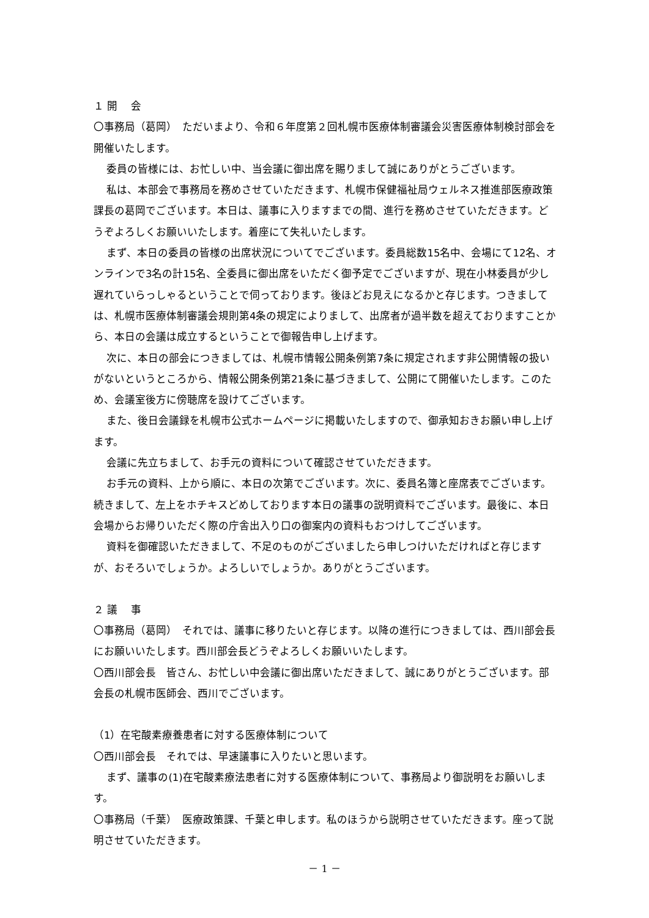１ 開　 会
〇事務局（葛岡）　ただいまより、令和６年度第２回札幌市医療体制審議会災害医療体制検討部会を開催いたします。
委員の皆様には、お忙しい中、当会議に御出席を賜りまして誠にありがとうございます。
私は、本部会で事務局を務めさせていただきます、札幌市保健福祉局ウェルネス推進部医療政策課長の葛岡でございます。本日は、議事に入りますまでの間、進行を務めさせていただきます。どうぞよろしくお願いいたします。着座にて失礼いたします。
まず、本日の委員の皆様の出席状況についてでございます。委員総数15名中、会場にて12名、オンラインで3名の計15名、全委員に御出席をいただく御予定でございますが、現在小林委員が少し遅れていらっしゃるということで伺っております。後ほどお見えになるかと存じます。つきましては、札幌市医療体制審議会規則第4条の規定によりまして、出席者が過半数を超えておりますことから、本日の会議は成立するということで御報告申し上げます。
次に、本日の部会につきましては、札幌市情報公開条例第7条に規定されます非公開情報の扱いがないというところから、情報公開条例第21条に基づきまして、公開にて開催いたします。このため、会議室後方に傍聴席を設けてございます。
また、後日会議録を札幌市公式ホームページに掲載いたしますので、御承知おきお願い申し上げます。
会議に先立ちまして、お手元の資料について確認させていただきます。
お手元の資料、上から順に、本日の次第でございます。次に、委員名簿と座席表でございます。続きまして、左上をホチキスどめしております本日の議事の説明資料でございます。最後に、本日会場からお帰りいただく際の庁舎出入り口の御案内の資料もおつけしてございます。
資料を御確認いただきまして、不足のものがございましたら申しつけいただければと存じますが、おそろいでしょうか。よろしいでしょうか。ありがとうございます。
２ 議　 事
〇事務局（葛岡）　それでは、議事に移りたいと存じます。以降の進行につきましては、西川部会長にお願いいたします。西川部会長どうぞよろしくお願いいたします。
〇西川部会長　皆さん、お忙しい中会議に御出席いただきまして、誠にありがとうございます。部会長の札幌市医師会、西川でございます。
（1）在宅酸素療養患者に対する医療体制について
〇西川部会長　それでは、早速議事に入りたいと思います。
まず、議事の(1)在宅酸素療法患者に対する医療体制について、事務局より御説明をお願いします。
〇事務局（千葉）　医療政策課、千葉と申します。私のほうから説明させていただきます。座って説明させていただきます。
－ 1 －